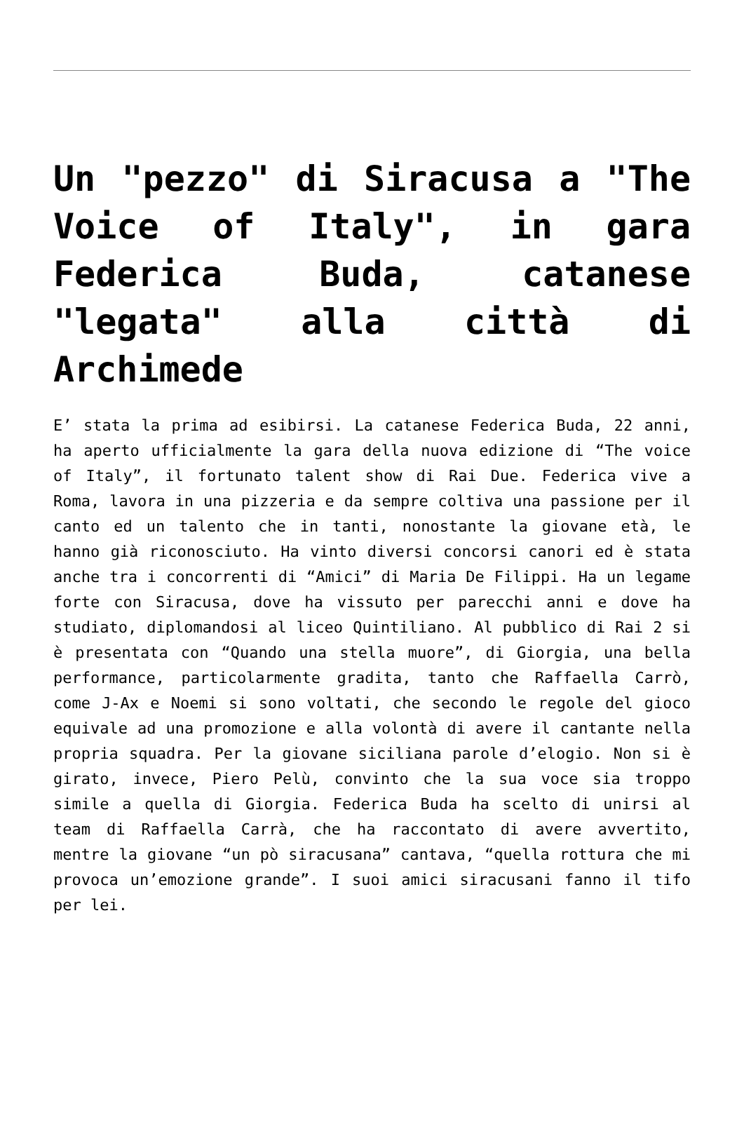Un "pezzo" di Siracusa a "The Voice of Italy", in gara Federica Buda, catanese "legata" alla città di Archimede
E’ stata la prima ad esibirsi. La catanese Federica Buda, 22 anni, ha aperto ufficialmente la gara della nuova edizione di “The voice of Italy”, il fortunato talent show di Rai Due. Federica vive a Roma, lavora in una pizzeria e da sempre coltiva una passione per il canto ed un talento che in tanti, nonostante la giovane età, le hanno già riconosciuto. Ha vinto diversi concorsi canori ed è stata anche tra i concorrenti di “Amici” di Maria De Filippi. Ha un legame forte con Siracusa, dove ha vissuto per parecchi anni e dove ha studiato, diplomandosi al liceo Quintiliano. Al pubblico di Rai 2 si è presentata con “Quando una stella muore”, di Giorgia, una bella performance, particolarmente gradita, tanto che Raffaella Carrò, come J-Ax e Noemi si sono voltati, che secondo le regole del gioco equivale ad una promozione e alla volontà di avere il cantante nella propria squadra. Per la giovane siciliana parole d’elogio. Non si è girato, invece, Piero Pelù, convinto che la sua voce sia troppo simile a quella di Giorgia. Federica Buda ha scelto di unirsi al team di Raffaella Carrà, che ha raccontato di avere avvertito, mentre la giovane “un pò siracusana” cantava, “quella rottura che mi provoca un’emozione grande”. I suoi amici siracusani fanno il tifo per lei.